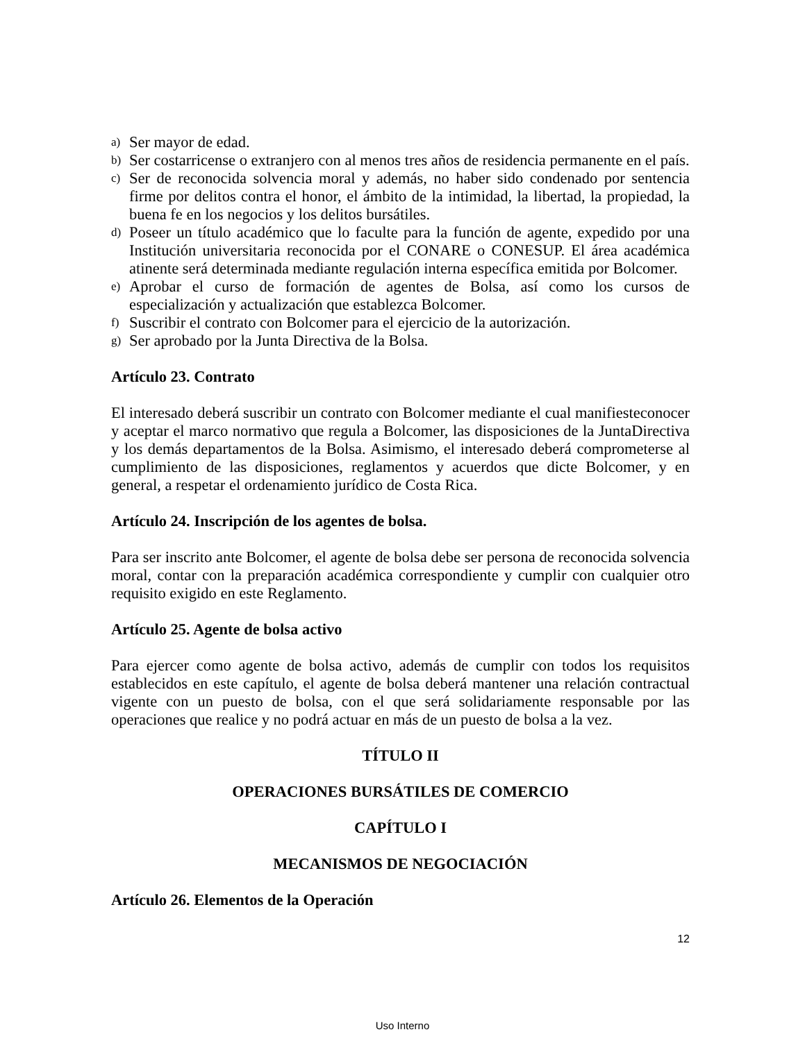a) Ser mayor de edad.
b) Ser costarricense o extranjero con al menos tres años de residencia permanente en el país.
c) Ser de reconocida solvencia moral y además, no haber sido condenado por sentencia firme por delitos contra el honor, el ámbito de la intimidad, la libertad, la propiedad, la buena fe en los negocios y los delitos bursátiles.
d) Poseer un título académico que lo faculte para la función de agente, expedido por una Institución universitaria reconocida por el CONARE o CONESUP. El área académica atinente será determinada mediante regulación interna específica emitida por Bolcomer.
e) Aprobar el curso de formación de agentes de Bolsa, así como los cursos de especialización y actualización que establezca Bolcomer.
f) Suscribir el contrato con Bolcomer para el ejercicio de la autorización.
g) Ser aprobado por la Junta Directiva de la Bolsa.
Artículo 23. Contrato
El interesado deberá suscribir un contrato con Bolcomer mediante el cual manifiesteconocer y aceptar el marco normativo que regula a Bolcomer, las disposiciones de la JuntaDirectiva y los demás departamentos de la Bolsa. Asimismo, el interesado deberá comprometerse al cumplimiento de las disposiciones, reglamentos y acuerdos que dicte Bolcomer, y en general, a respetar el ordenamiento jurídico de Costa Rica.
Artículo 24. Inscripción de los agentes de bolsa.
Para ser inscrito ante Bolcomer, el agente de bolsa debe ser persona de reconocida solvencia moral, contar con la preparación académica correspondiente y cumplir con cualquier otro requisito exigido en este Reglamento.
Artículo 25. Agente de bolsa activo
Para ejercer como agente de bolsa activo, además de cumplir con todos los requisitos establecidos en este capítulo, el agente de bolsa deberá mantener una relación contractual vigente con un puesto de bolsa, con el que será solidariamente responsable por las operaciones que realice y no podrá actuar en más de un puesto de bolsa a la vez.
TÍTULO II
OPERACIONES BURSÁTILES DE COMERCIO
CAPÍTULO I
MECANISMOS DE NEGOCIACIÓN
Artículo 26. Elementos de la Operación
12
Uso Interno